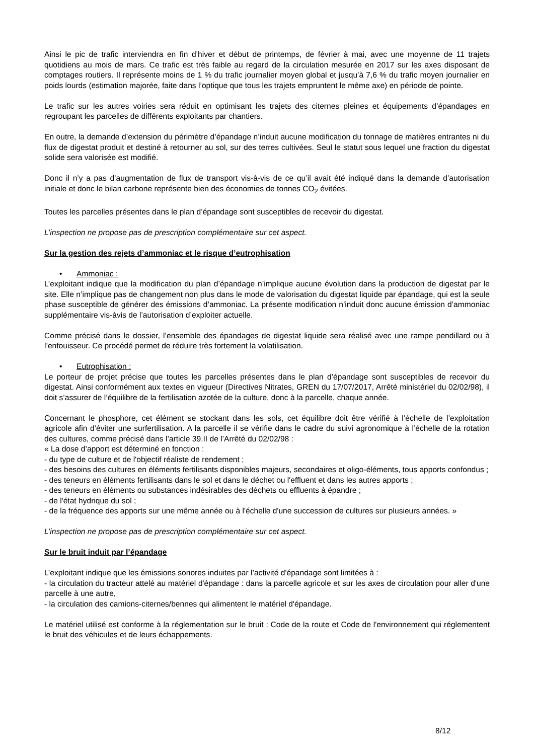Ainsi le pic de trafic interviendra en fin d’hiver et début de printemps, de février à mai, avec une moyenne de 11 trajets quotidiens au mois de mars. Ce trafic est très faible au regard de la circulation mesurée en 2017 sur les axes disposant de comptages routiers. Il représente moins de 1 % du trafic journalier moyen global et jusqu’à 7,6 % du trafic moyen journalier en poids lourds (estimation majorée, faite dans l’optique que tous les trajets empruntent le même axe) en période de pointe.
Le trafic sur les autres voiries sera réduit en optimisant les trajets des citernes pleines et équipements d’épandages en regroupant les parcelles de différents exploitants par chantiers.
En outre, la demande d’extension du périmètre d’épandage n’induit aucune modification du tonnage de matières entrantes ni du flux de digestat produit et destiné à retourner au sol, sur des terres cultivées. Seul le statut sous lequel une fraction du digestat solide sera valorisée est modifié.
Donc il n’y a pas d’augmentation de flux de transport vis-à-vis de ce qu’il avait été indiqué dans la demande d’autorisation initiale et donc le bilan carbone représente bien des économies de tonnes CO<sub>2</sub> évitées.
Toutes les parcelles présentes dans le plan d’épandage sont susceptibles de recevoir du digestat.
L’inspection ne propose pas de prescription complémentaire sur cet aspect.
Sur la gestion des rejets d’ammoniac et le risque d’eutrophisation
• Ammoniac :
L’exploitant indique que la modification du plan d’épandage n’implique aucune évolution dans la production de digestat par le site. Elle n’implique pas de changement non plus dans le mode de valorisation du digestat liquide par épandage, qui est la seule phase susceptible de générer des émissions d’ammoniac. La présente modification n’induit donc aucune émission d’ammoniac supplémentaire vis-àvis de l’autorisation d’exploiter actuelle.
Comme précisé dans le dossier, l’ensemble des épandages de digestat liquide sera réalisé avec une rampe pendillard ou à l’enfouisseur. Ce procédé permet de réduire très fortement la volatilisation.
• Eutrophisation :
Le porteur de projet précise que toutes les parcelles présentes dans le plan d’épandage sont susceptibles de recevoir du digestat. Ainsi conformément aux textes en vigueur (Directives Nitrates, GREN du 17/07/2017, Arrêté ministériel du 02/02/98), il doit s’assurer de l’équilibre de la fertilisation azotée de la culture, donc à la parcelle, chaque année.
Concernant le phosphore, cet élément se stockant dans les sols, cet équilibre doit être vérifié à l’échelle de l’exploitation agricole afin d’éviter une surfertilisation. A la parcelle il se vérifie dans le cadre du suivi agronomique à l’échelle de la rotation des cultures, comme précisé dans l’article 39.II de l’Arrêté du 02/02/98 :
« La dose d’apport est déterminé en fonction :
- du type de culture et de l'objectif réaliste de rendement ;
- des besoins des cultures en éléments fertilisants disponibles majeurs, secondaires et oligo-éléments, tous apports confondus ;
- des teneurs en éléments fertilisants dans le sol et dans le déchet ou l'effluent et dans les autres apports ;
- des teneurs en éléments ou substances indésirables des déchets ou effluents à épandre ;
- de l'état hydrique du sol ;
- de la fréquence des apports sur une même année ou à l'échelle d'une succession de cultures sur plusieurs années. »
L’inspection ne propose pas de prescription complémentaire sur cet aspect.
Sur le bruit induit par l’épandage
L’exploitant indique que les émissions sonores induites par l’activité d'épandage sont limitées à :
- la circulation du tracteur attelé au matériel d'épandage : dans la parcelle agricole et sur les axes de circulation pour aller d'une parcelle à une autre,
- la circulation des camions-citernes/bennes qui alimentent le matériel d'épandage.
Le matériel utilisé est conforme à la réglementation sur le bruit : Code de la route et Code de l'environnement qui réglementent le bruit des véhicules et de leurs échappements.
8/12